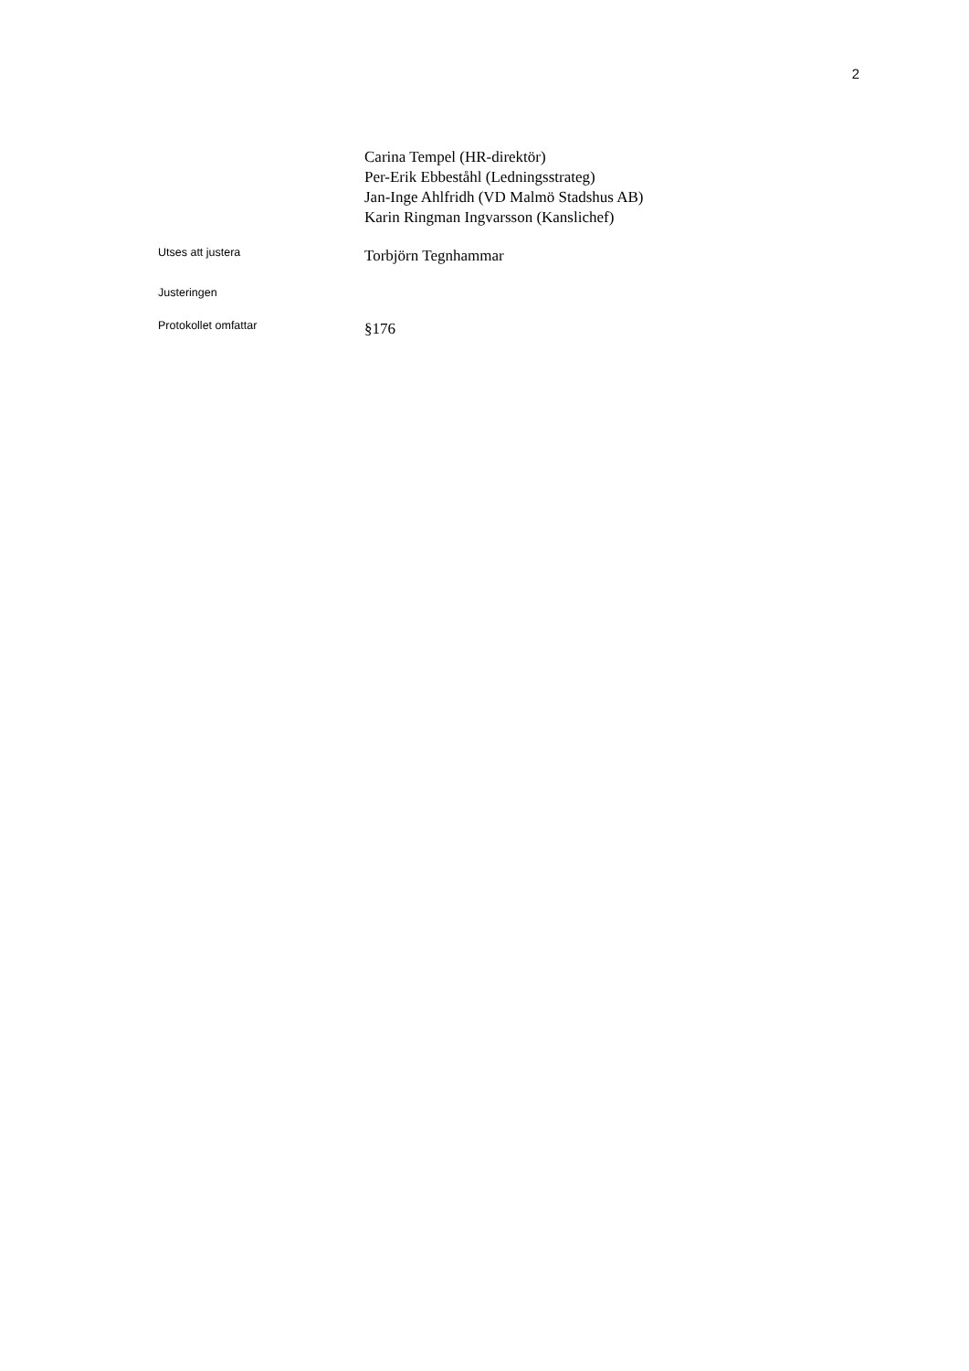2
Carina Tempel (HR-direktör)
Per-Erik Ebbeståhl (Ledningsstrateg)
Jan-Inge Ahlfridh (VD Malmö Stadshus AB)
Karin Ringman Ingvarsson (Kanslichef)
Utses att justera
Torbjörn Tegnhammar
Justeringen
Protokollet omfattar
§176